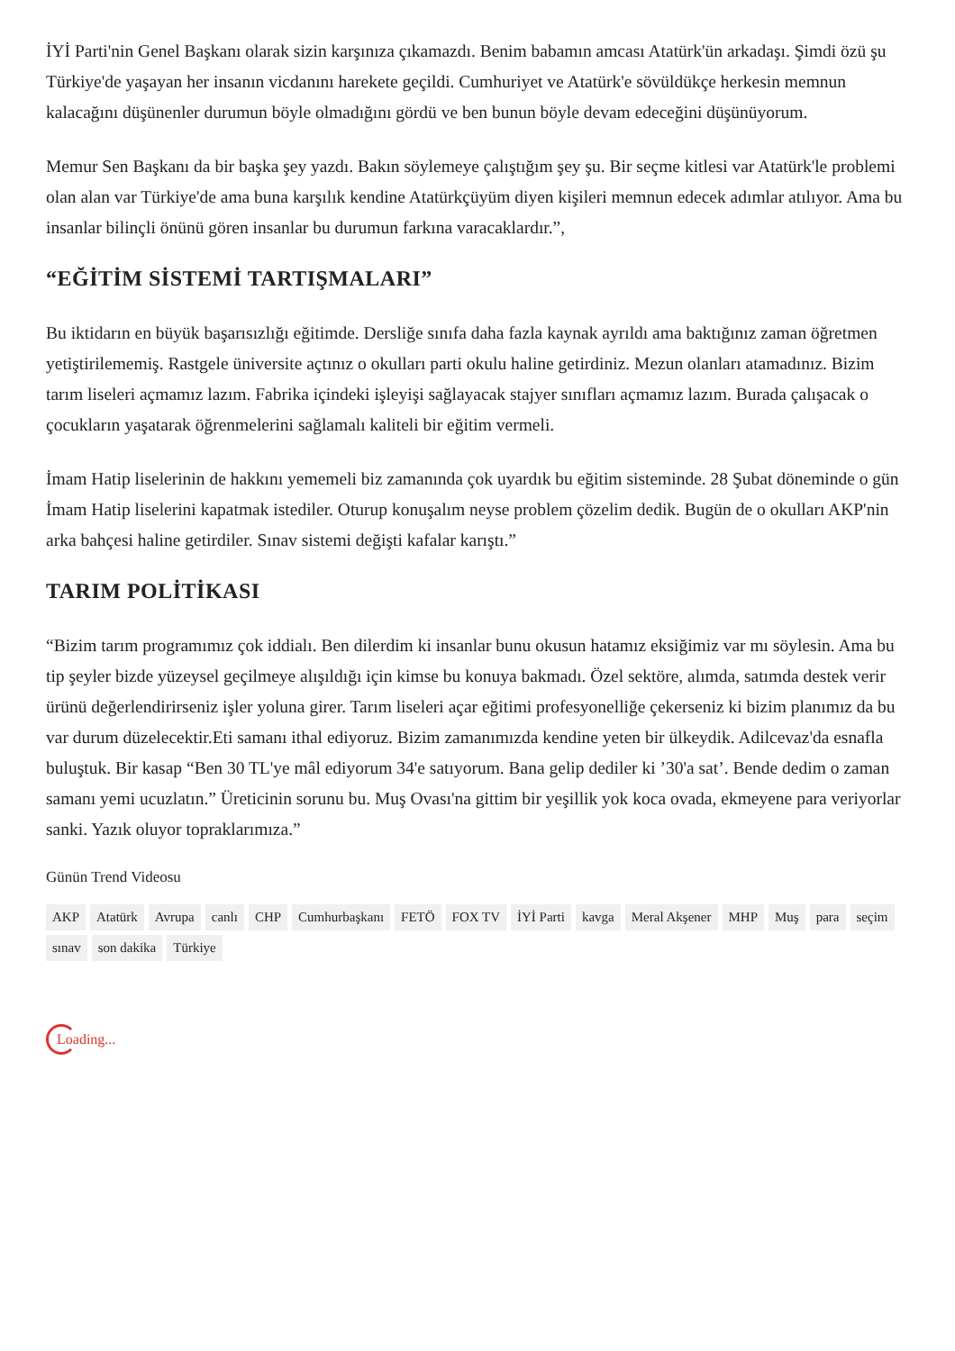İYİ Parti'nin Genel Başkanı olarak sizin karşınıza çıkamazdı. Benim babamın amcası Atatürk'ün arkadaşı. Şimdi özü şu Türkiye'de yaşayan her insanın vicdanını harekete geçildi. Cumhuriyet ve Atatürk'e sövüldükçe herkesin memnun kalacağını düşünenler durumun böyle olmadığını gördü ve ben bunun böyle devam edeceğini düşünüyorum.
Memur Sen Başkanı da bir başka şey yazdı. Bakın söylemeye çalıştığım şey şu. Bir seçme kitlesi var Atatürk'le problemi olan alan var Türkiye'de ama buna karşılık kendine Atatürkçüyüm diyen kişileri memnun edecek adımlar atılıyor. Ama bu insanlar bilinçli önünü gören insanlar bu durumun farkına varacaklardır.”,
“EĞİTİM SİSTEMİ TARTIŞMALARI”
Bu iktidarın en büyük başarısızlığı eğitimde. Dersliğe sınıfa daha fazla kaynak ayrıldı ama baktığınız zaman öğretmen yetiştirilememiş. Rastgele üniversite açtınız o okulları parti okulu haline getirdiniz. Mezun olanları atamadınız. Bizim tarım liseleri açmamız lazım. Fabrika içindeki işleyişi sağlayacak stajyer sınıfları açmamız lazım. Burada çalışacak o çocukların yaşatarak öğrenmelerini sağlamalı kaliteli bir eğitim vermeli.
İmam Hatip liselerinin de hakkını yememeli biz zamanında çok uyardık bu eğitim sisteminde. 28 Şubat döneminde o gün İmam Hatip liselerini kapatmak istediler. Oturup konuşalım neyse problem çözelim dedik. Bugün de o okulları AKP'nin arka bahçesi haline getirdiler. Sınav sistemi değişti kafalar karıştı.”
TARIM POLİTİKASI
“Bizim tarım programımız çok iddialı. Ben dilerdim ki insanlar bunu okusun hatamız eksiğimiz var mı söylesin. Ama bu tip şeyler bizde yüzeysel geçilmeye alışıldığı için kimse bu konuya bakmadı. Özel sektöre, alımda, satımda destek verir ürünü değerlendirirseniz işler yoluna girer. Tarım liseleri açar eğitimi profesyonelliğe çekerseniz ki bizim planımız da bu var durum düzelecektir.Eti samanı ithal ediyoruz. Bizim zamanımızda kendine yeten bir ülkeydik. Adilcevaz'da esnafla buluştuk. Bir kasap “Ben 30 TL'ye mâl ediyorum 34'e satıyorum. Bana gelip dediler ki ’30'a sat’. Bende dedim o zaman samanı yemi ucuzlatın.” Üreticinin sorunu bu. Muş Ovası'na gittim bir yeşillik yok koca ovada, ekmeyene para veriyorlar sanki. Yazık oluyor topraklarımıza.”
Günün Trend Videosu
AKP Atatürk Avrupa canlı CHP Cumhurbaşkanı FETÖ FOX TV İYİ Parti kavga Meral Akşener MHP Muş para seçim sınav son dakika Türkiye
Loading...